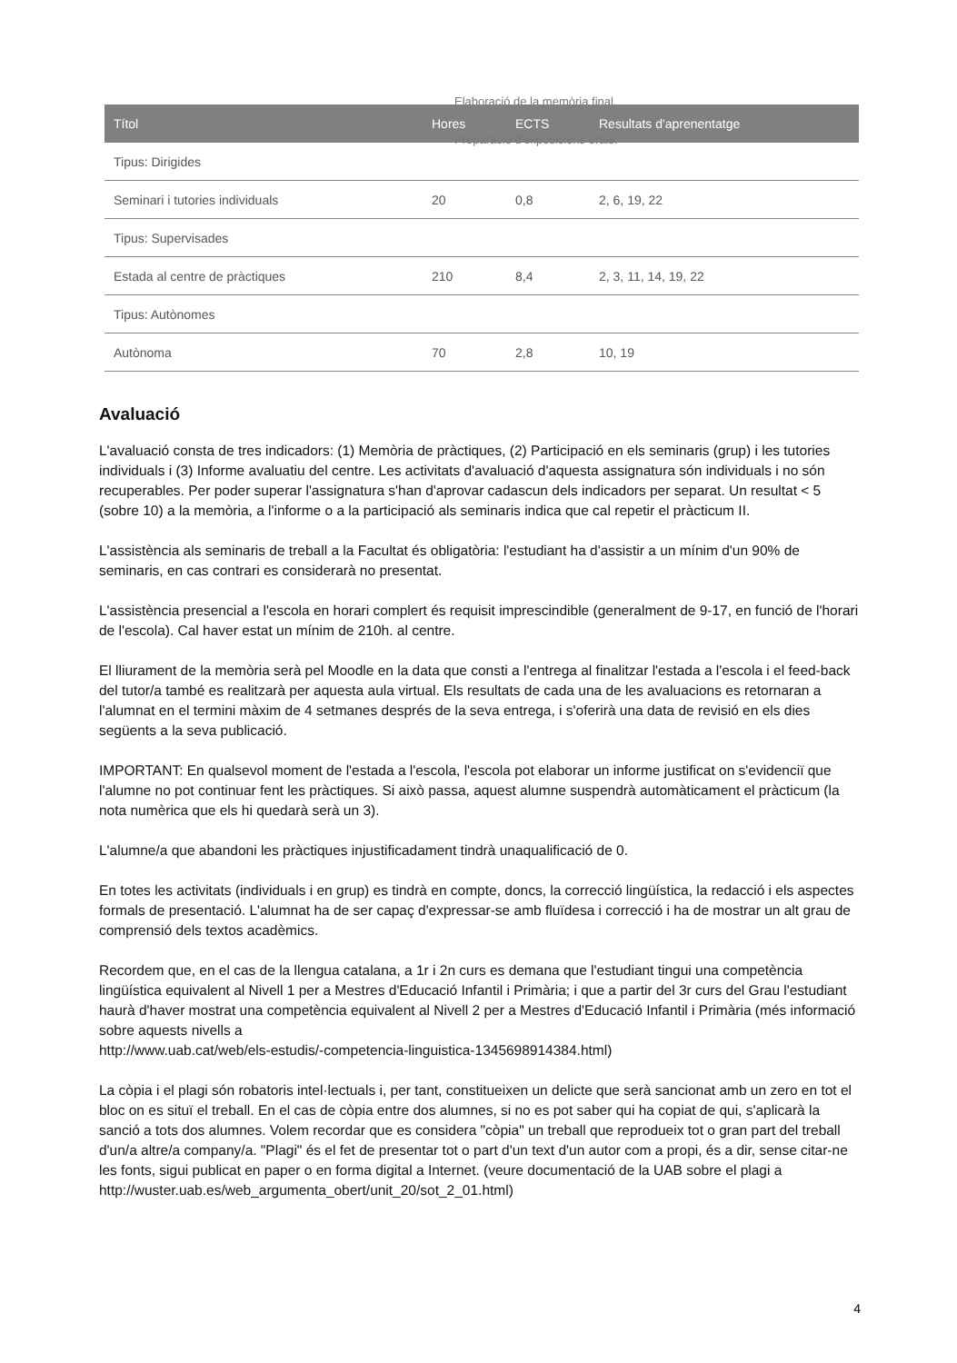Elaboració de la memòria final.
| Títol | Hores | ECTS | Resultats d'aprenentatge |
| --- | --- | --- | --- |
| Tipus: Dirigides | | | |
| Seminari i tutories individuals | 20 | 0,8 | 2, 6, 19, 22 |
| Tipus: Supervisades | | | |
| Estada al centre de pràctiques | 210 | 8,4 | 2, 3, 11, 14, 19, 22 |
| Tipus: Autònomes | | | |
| Autònoma | 70 | 2,8 | 10, 19 |
Preparació d'exposicions orals.
Avaluació
L'avaluació consta de tres indicadors: (1) Memòria de pràctiques, (2) Participació en els seminaris (grup) i les tutories individuals i (3) Informe avaluatiu del centre. Les activitats d'avaluació d'aquesta assignatura són individuals i no són recuperables. Per poder superar l'assignatura s'han d'aprovar cadascun dels indicadors per separat. Un resultat < 5 (sobre 10) a la memòria, a l'informe o a la participació als seminaris indica que cal repetir el pràcticum II.
L'assistència als seminaris de treball a la Facultat és obligatòria: l'estudiant ha d'assistir a un mínim d'un 90% de seminaris, en cas contrari es considerarà no presentat.
L'assistència presencial a l'escola en horari complert és requisit imprescindible (generalment de 9-17, en funció de l'horari de l'escola). Cal haver estat un mínim de 210h. al centre.
El lliurament de la memòria serà pel Moodle en la data que consti a l'entrega al finalitzar l'estada a l'escola i el feed-back del tutor/a també es realitzarà per aquesta aula virtual. Els resultats de cada una de les avaluacions es retornaran a l'alumnat en el termini màxim de 4 setmanes després de la seva entrega, i s'oferirà una data de revisió en els dies següents a la seva publicació.
IMPORTANT: En qualsevol moment de l'estada a l'escola, l'escola pot elaborar un informe justificat on s'evidenciï que l'alumne no pot continuar fent les pràctiques. Si això passa, aquest alumne suspendrà automàticament el pràcticum (la nota numèrica que els hi quedarà serà un 3).
L'alumne/a que abandoni les pràctiques injustificadament tindrà unaqualificació de 0.
En totes les activitats (individuals i en grup) es tindrà en compte, doncs, la correcció lingüística, la redacció i els aspectes formals de presentació. L'alumnat ha de ser capaç d'expressar-se amb fluïdesa i correcció i ha de mostrar un alt grau de comprensió dels textos acadèmics.
Recordem que, en el cas de la llengua catalana, a 1r i 2n curs es demana que l'estudiant tingui una competència lingüística equivalent al Nivell 1 per a Mestres d'Educació Infantil i Primària; i que a partir del 3r curs del Grau l'estudiant haurà d'haver mostrat una competència equivalent al Nivell 2 per a Mestres d'Educació Infantil i Primària (més informació sobre aquests nivells a
http://www.uab.cat/web/els-estudis/-competencia-linguistica-1345698914384.html)
La còpia i el plagi són robatoris intel·lectuals i, per tant, constitueixen un delicte que serà sancionat amb un zero en tot el bloc on es situï el treball. En el cas de còpia entre dos alumnes, si no es pot saber qui ha copiat de qui, s'aplicarà la sanció a tots dos alumnes. Volem recordar que es considera "còpia" un treball que reprodueix tot o gran part del treball d'un/a altre/a company/a. "Plagi" és el fet de presentar tot o part d'un text d'un autor com a propi, és a dir, sense citar-ne les fonts, sigui publicat en paper o en forma digital a Internet. (veure documentació de la UAB sobre el plagi a
http://wuster.uab.es/web_argumenta_obert/unit_20/sot_2_01.html)
4